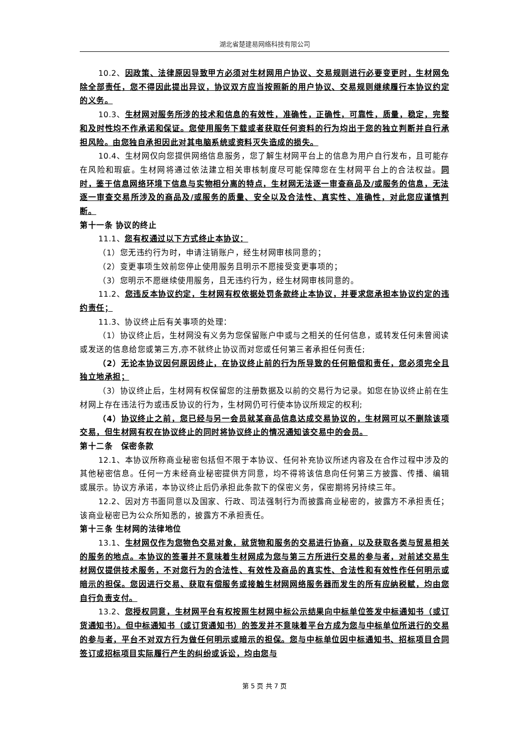湖北省楚建易网络科技有限公司
10.2、因政策、法律原因导致甲方必须对生材网用户协议、交易规则进行必要变更时，生材网免除全部责任，您不得因此提出异议，协议双方应当按照新的用户协议、交易规则继续履行本协议约定的义务。
10.3、生材网对服务所涉的技术和信息的有效性，准确性，正确性，可靠性，质量，稳定，完整和及时性均不作承诺和保证。您使用服务下载或者获取任何资料的行为均出于您的独立判断并自行承担风险。由您独自承担因此对其电脑系统或资料灭失造成的损失。
10.4、生材网仅向您提供网络信息服务，您了解生材网平台上的信息为用户自行发布，且可能存在风险和瑕疵。生材网将通过依法建立相关审核制度尽可能保障您在生材网平台上的合法权益。同时，鉴于信息网络环境下信息与实物相分离的特点，生材网无法逐一审查商品及/或服务的信息，无法逐一审查交易所涉及的商品及/或服务的质量、安全以及合法性、真实性、准确性，对此您应谨慎判断。
第十一条 协议的终止
11.1、您有权通过以下方式终止本协议：
（1）您无违约行为时，申请注销账户，经生材网审核同意的；
（2）变更事项生效前您停止使用服务且明示不愿接受变更事项的；
（3）您明示不愿继续使用服务，且无违约行为，经生材网审核同意的。
11.2、您违反本协议约定，生材网有权依据处罚条款终止本协议，并要求您承担本协议约定的违约责任；
11.3、协议终止后有关事项的处理：
（1）协议终止后，生材网没有义务为您保留账户中或与之相关的任何信息，或转发任何未曾阅读或发送的信息给您或第三方,亦不就终止协议而对您或任何第三者承担任何责任;
（2）无论本协议因何原因终止，在协议终止前的行为所导致的任何赔偿和责任，您必须完全且独立地承担；
（3）协议终止后，生材网有权保留您的注册数据及以前的交易行为记录。如您在协议终止前在生材网上存在违法行为或违反协议的行为，生材网仍可行使本协议所规定的权利;
（4）协议终止之前，您已经与另一会员就某商品信息达成交易协议的，生材网可以不删除该项交易，但生材网有权在协议终止的同时将协议终止的情况通知该交易中的会员。
第十二条　保密条款
12.1、本协议所称商业秘密包括但不限于本协议、任何补充协议所述内容及在合作过程中涉及的其他秘密信息。任何一方未经商业秘密提供方同意，均不得将该信息向任何第三方披露、传播、编辑或展示。协议方承诺，本协议终止后仍承担此条款下的保密义务，保密期将另持续三年。
12.2、因对方书面同意以及国家、行政、司法强制行为而披露商业秘密的，披露方不承担责任；该商业秘密已为公众所知悉的，披露方不承担责任。
第十三条 生材网的法律地位
13.1、生材网仅作为您物色交易对象，就货物和服务的交易进行协商，以及获取各类与贸易相关的服务的地点。本协议的签署并不意味着生材网成为您与第三方所进行交易的参与者，对前述交易生材网仅提供技术服务，不对您行为的合法性、有效性及商品的真实性、合法性和有效性作任何明示或暗示的担保。您因进行交易、获取有偿服务或接触生材网网络服务器而发生的所有应纳税赋，均由您自行负责支付。
13.2、您授权同意，生材网平台有权按照生材网中标公示结果向中标单位签发中标通知书（或订货通知书）。但中标通知书（或订货通知书）的签发并不意味着平台方成为您与中标单位所进行的交易的参与者，平台不对双方行为做任何明示或暗示的担保。您与中标单位因中标通知书、招标项目合同签订或招标项目实际履行产生的纠纷或诉讼，均由您与
第 5 页 共 7 页